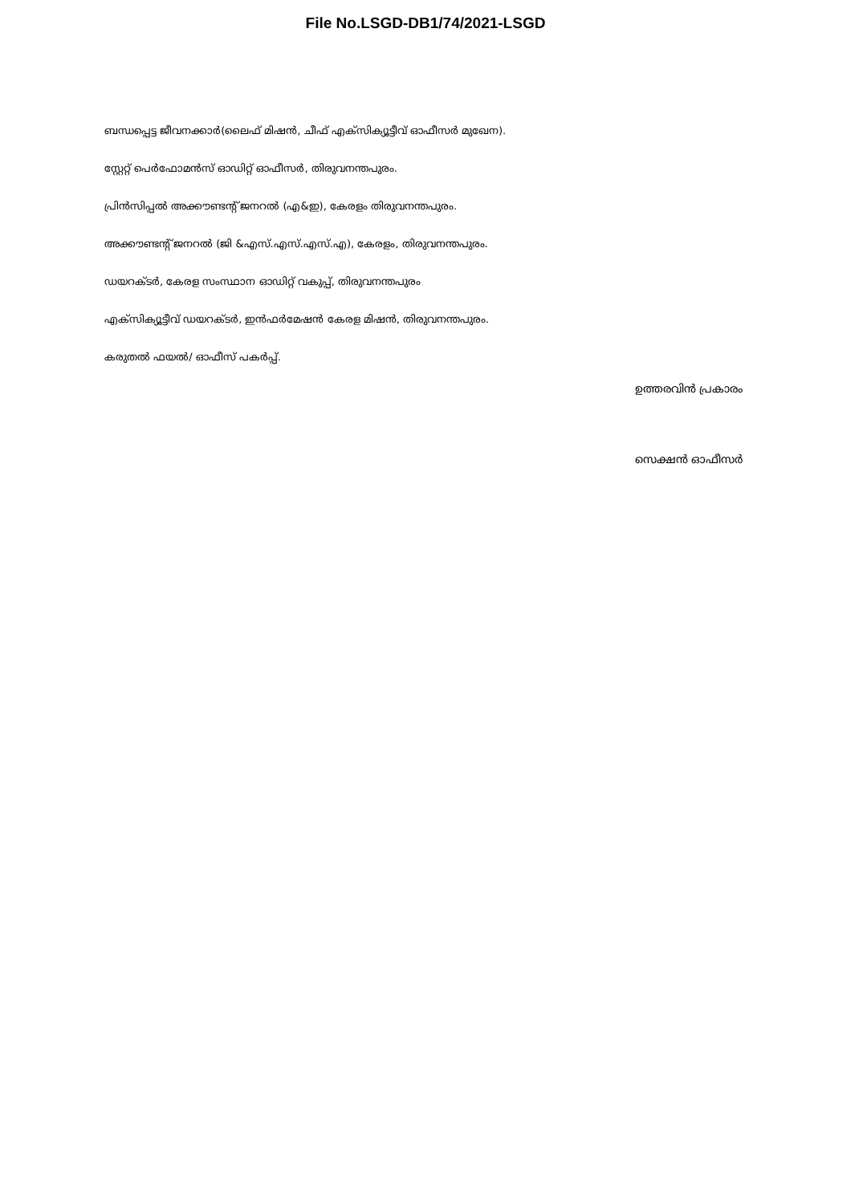File No.LSGD-DB1/74/2021-LSGD
ബന്ധപ്പെട്ട ജീവനക്കാർ(ലൈഫ് മിഷൻ, ചീഫ് എക്സിക്യൂട്ടീവ് ഓഫീസർ മുഖേന).
സ്റ്റേറ്റ് പെർഫോമൻസ് ഓഡിറ്റ് ഓഫീസർ, തിരുവനന്തപുരം.
പ്രിൻസിപ്പൽ അക്കൗണ്ടന്റ് ജനറൽ (എ&ഇ), കേരളം തിരുവനന്തപുരം.
അക്കൗണ്ടന്റ് ജനറൽ (ജി &എസ്.എസ്.എസ്.എ), കേരളം, തിരുവനന്തപുരം.
ഡയറക്ടർ, കേരള സംസ്ഥാന ഓഡിറ്റ് വകുപ്പ്, തിരുവനന്തപുരം
എക്സിക്യൂട്ടീവ് ഡയറക്ടർ, ഇൻഫർമേഷൻ കേരള മിഷൻ, തിരുവനന്തപുരം.
കരുതൽ ഫയൽ/ ഓഫീസ് പകർപ്പ്.
ഉത്തരവിൻ പ്രകാരം
സെക്ഷൻ ഓഫീസർ